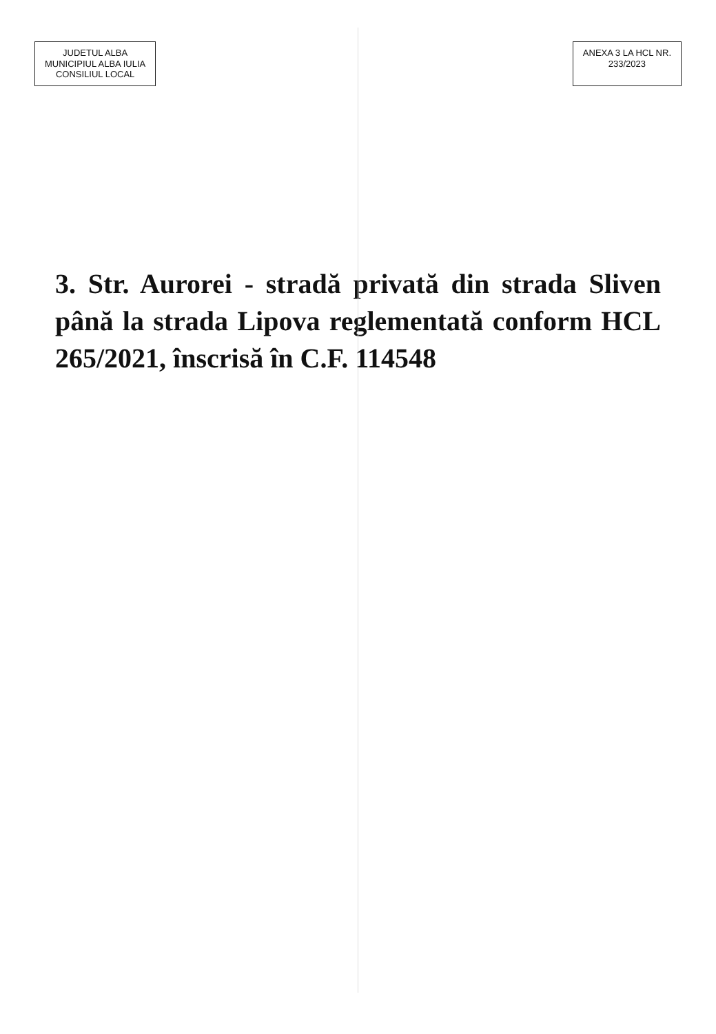JUDETUL ALBA
MUNICIPIUL ALBA IULIA
CONSILIUL LOCAL
ANEXA 3 LA HCL NR.
233/2023
3. Str. Aurorei - stradă privată din strada Sliven până la strada Lipova reglementată conform HCL 265/2021, înscrisă în C.F. 114548